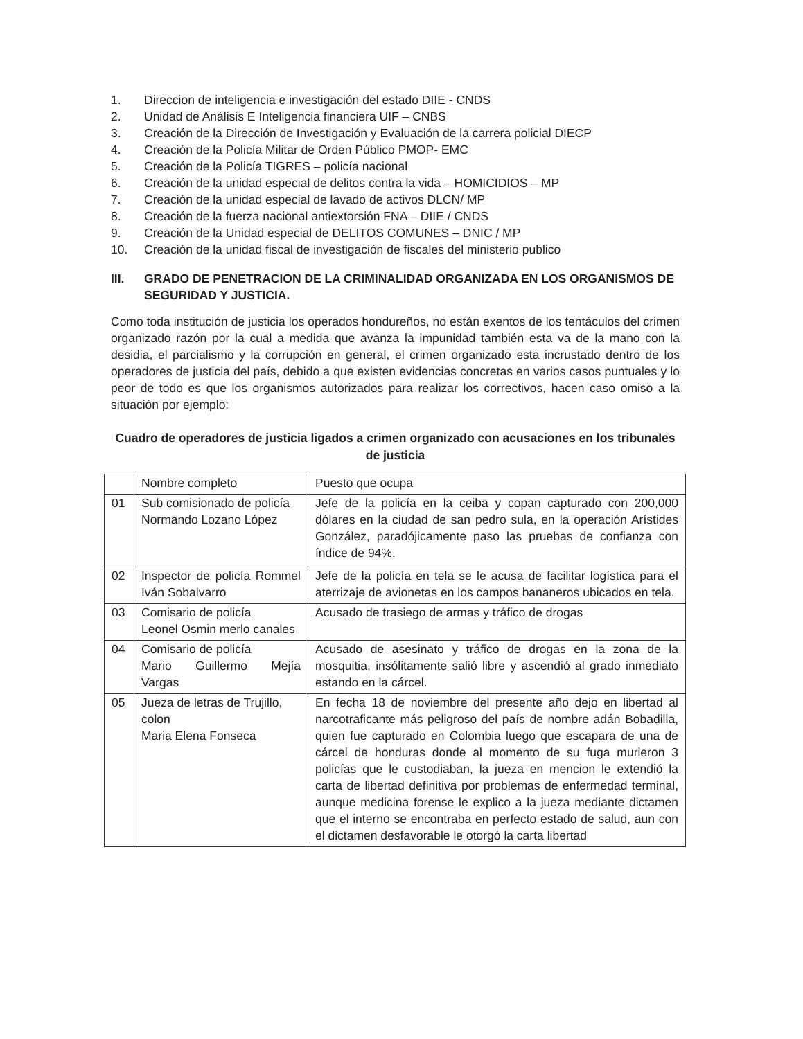1. Direccion de inteligencia e investigación del estado DIIE - CNDS
2. Unidad de Análisis E Inteligencia financiera UIF – CNBS
3. Creación de la Dirección de Investigación y Evaluación de la carrera policial DIECP
4. Creación de la Policía Militar de Orden Público PMOP- EMC
5. Creación de la Policía TIGRES – policía nacional
6. Creación de la unidad especial de delitos contra la vida – HOMICIDIOS – MP
7. Creación de la unidad especial de lavado de activos DLCN/ MP
8. Creación de la fuerza nacional antiextorsión FNA – DIIE / CNDS
9. Creación de la Unidad especial de DELITOS COMUNES – DNIC / MP
10. Creación de la unidad fiscal de investigación de fiscales del ministerio publico
III. GRADO DE PENETRACION DE LA CRIMINALIDAD ORGANIZADA EN LOS ORGANISMOS DE SEGURIDAD Y JUSTICIA.
Como toda institución de justicia los operados hondureños, no están exentos de los tentáculos del crimen organizado razón por la cual a medida que avanza la impunidad también esta va de la mano con la desidia, el parcialismo y la corrupción en general, el crimen organizado esta incrustado dentro de los operadores de justicia del país, debido a que existen evidencias concretas en varios casos puntuales y lo peor de todo es que los organismos autorizados para realizar los correctivos, hacen caso omiso a la situación por ejemplo:
Cuadro de operadores de justicia ligados a crimen organizado con acusaciones en los tribunales de justicia
| | Nombre completo | Puesto que ocupa |
| --- | --- | --- |
| 01 | Sub comisionado de policía Normando Lozano López | Jefe de la policía en la ceiba y copan capturado con 200,000 dólares en la ciudad de san pedro sula, en la operación Arístides González, paradójicamente paso las pruebas de confianza con índice de 94%. |
| 02 | Inspector de policía Rommel Iván Sobalvarro | Jefe de la policía en tela se le acusa de facilitar logística para el aterrizaje de avionetas en los campos bananeros ubicados en tela. |
| 03 | Comisario de policía Leonel Osmin merlo canales | Acusado de trasiego de armas y tráfico de drogas |
| 04 | Comisario de policía Mario Guillermo Mejía Vargas | Acusado de asesinato y tráfico de drogas en la zona de la mosquitia, insólitamente salió libre y ascendió al grado inmediato estando en la cárcel. |
| 05 | Jueza de letras de Trujillo, colon Maria Elena Fonseca | En fecha 18 de noviembre del presente año dejo en libertad al narcotraficante más peligroso del país de nombre adán Bobadilla, quien fue capturado en Colombia luego que escapara de una de cárcel de honduras donde al momento de su fuga murieron 3 policías que le custodiaban, la jueza en mencion le extendió la carta de libertad definitiva por problemas de enfermedad terminal, aunque medicina forense le explico a la jueza mediante dictamen que el interno se encontraba en perfecto estado de salud, aun con el dictamen desfavorable le otorgó la carta libertad |